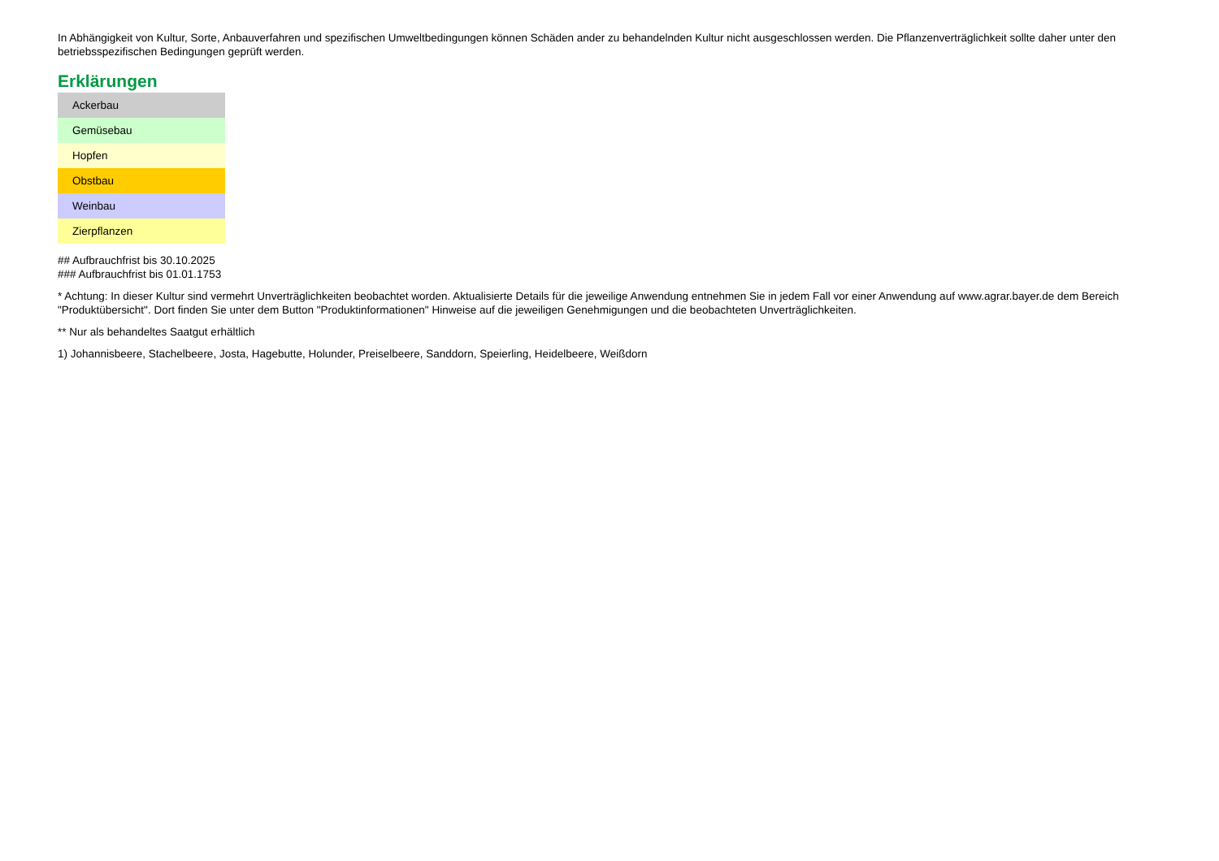In Abhängigkeit von Kultur, Sorte, Anbauverfahren und spezifischen Umweltbedingungen können Schäden ander zu behandelnden Kultur nicht ausgeschlossen werden. Die Pflanzenverträglichkeit sollte daher unter den betriebsspezifischen Bedingungen geprüft werden.
Erklärungen
| Ackerbau |
| Gemüsebau |
| Hopfen |
| Obstbau |
| Weinbau |
| Zierpflanzen |
## Aufbrauchfrist bis 30.10.2025
### Aufbrauchfrist bis 01.01.1753
* Achtung: In dieser Kultur sind vermehrt Unverträglichkeiten beobachtet worden. Aktualisierte Details für die jeweilige Anwendung entnehmen Sie in jedem Fall vor einer Anwendung auf www.agrar.bayer.de dem Bereich "Produktübersicht". Dort finden Sie unter dem Button "Produktinformationen" Hinweise auf die jeweiligen Genehmigungen und die beobachteten Unverträglichkeiten.
** Nur als behandeltes Saatgut erhältlich
1) Johannisbeere, Stachelbeere, Josta, Hagebutte, Holunder, Preiselbeere, Sanddorn, Speierling, Heidelbeere, Weißdorn